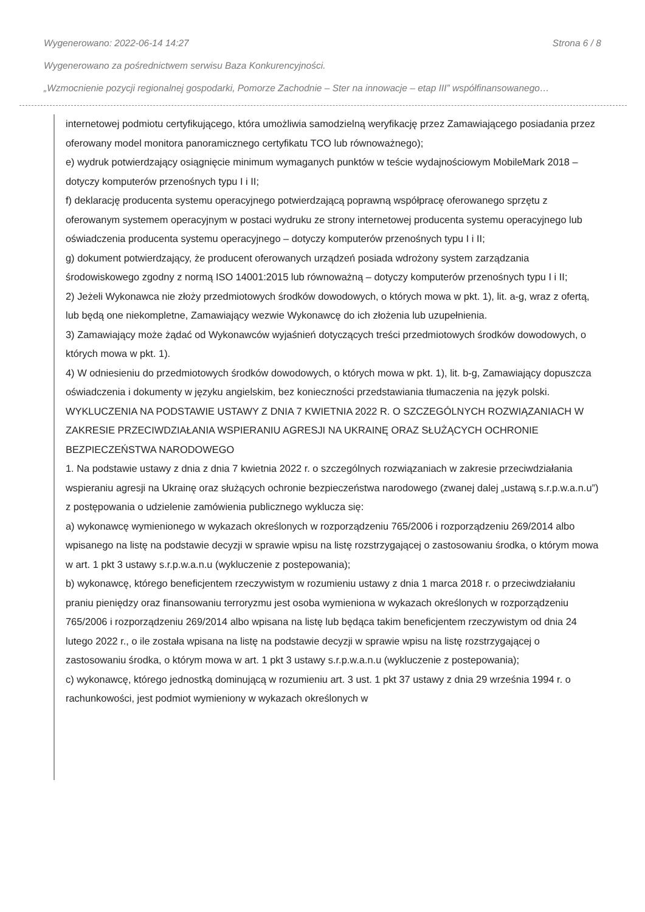Wygenerowano: 2022-06-14 14:27 Strona 6 / 8
Wygenerowano za pośrednictwem serwisu Baza Konkurencyjności.
„Wzmocnienie pozycji regionalnej gospodarki, Pomorze Zachodnie – Ster na innowacje – etap III” współfinansowanego…
internetowej podmiotu certyfikującego, która umożliwia samodzielną weryfikację przez Zamawiającego posiadania przez oferowany model monitora panoramicznego certyfikatu TCO lub równoważnego);
e) wydruk potwierdzający osiągnięcie minimum wymaganych punktów w teście wydajnościowym MobileMark 2018 – dotyczy komputerów przenośnych typu I i II;
f) deklarację producenta systemu operacyjnego potwierdzającą poprawną współpracę oferowanego sprzętu z oferowanym systemem operacyjnym w postaci wydruku ze strony internetowej producenta systemu operacyjnego lub oświadczenia producenta systemu operacyjnego – dotyczy komputerów przenośnych typu I i II;
g) dokument potwierdzający, że producent oferowanych urządzeń posiada wdrożony system zarządzania środowiskowego zgodny z normą ISO 14001:2015 lub równoważną – dotyczy komputerów przenośnych typu I i II;
2) Jeżeli Wykonawca nie złoży przedmiotowych środków dowodowych, o których mowa w pkt. 1), lit. a-g, wraz z ofertą, lub będą one niekompletne, Zamawiający wezwie Wykonawcę do ich złożenia lub uzupełnienia.
3) Zamawiający może żądać od Wykonawców wyjaśnień dotyczących treści przedmiotowych środków dowodowych, o których mowa w pkt. 1).
4) W odniesieniu do przedmiotowych środków dowodowych, o których mowa w pkt. 1), lit. b-g, Zamawiający dopuszcza oświadczenia i dokumenty w języku angielskim, bez konieczności przedstawiania tłumaczenia na język polski.
WYKLUCZENIA NA PODSTAWIE USTAWY Z DNIA 7 KWIETNIA 2022 R. O SZCZEGÓLNYCH ROZWIĄZANIACH W ZAKRESIE PRZECIWDZIAŁANIA WSPIERANIU AGRESJI NA UKRAINĘ ORAZ SŁUŻĄCYCH OCHRONIE BEZPIECZEŃSTWA NARODOWEGO
1. Na podstawie ustawy z dnia z dnia 7 kwietnia 2022 r. o szczególnych rozwiązaniach w zakresie przeciwdziałania wspieraniu agresji na Ukrainę oraz służących ochronie bezpieczeństwa narodowego (zwanej dalej „ustawą s.r.p.w.a.n.u”) z postępowania o udzielenie zamówienia publicznego wyklucza się:
a) wykonawcę wymienionego w wykazach określonych w rozporządzeniu 765/2006 i rozporządzeniu 269/2014 albo wpisanego na listę na podstawie decyzji w sprawie wpisu na listę rozstrzygającej o zastosowaniu środka, o którym mowa w art. 1 pkt 3 ustawy s.r.p.w.a.n.u (wykluczenie z postepowania);
b) wykonawcę, którego beneficjentem rzeczywistym w rozumieniu ustawy z dnia 1 marca 2018 r. o przeciwdziałaniu praniu pieniędzy oraz finansowaniu terroryzmu jest osoba wymieniona w wykazach określonych w rozporządzeniu 765/2006 i rozporządzeniu 269/2014 albo wpisana na listę lub będąca takim beneficjentem rzeczywistym od dnia 24 lutego 2022 r., o ile została wpisana na listę na podstawie decyzji w sprawie wpisu na listę rozstrzygającej o zastosowaniu środka, o którym mowa w art. 1 pkt 3 ustawy s.r.p.w.a.n.u (wykluczenie z postepowania);
c) wykonawcę, którego jednostką dominującą w rozumieniu art. 3 ust. 1 pkt 37 ustawy z dnia 29 września 1994 r. o rachunkowości, jest podmiot wymieniony w wykazach określonych w